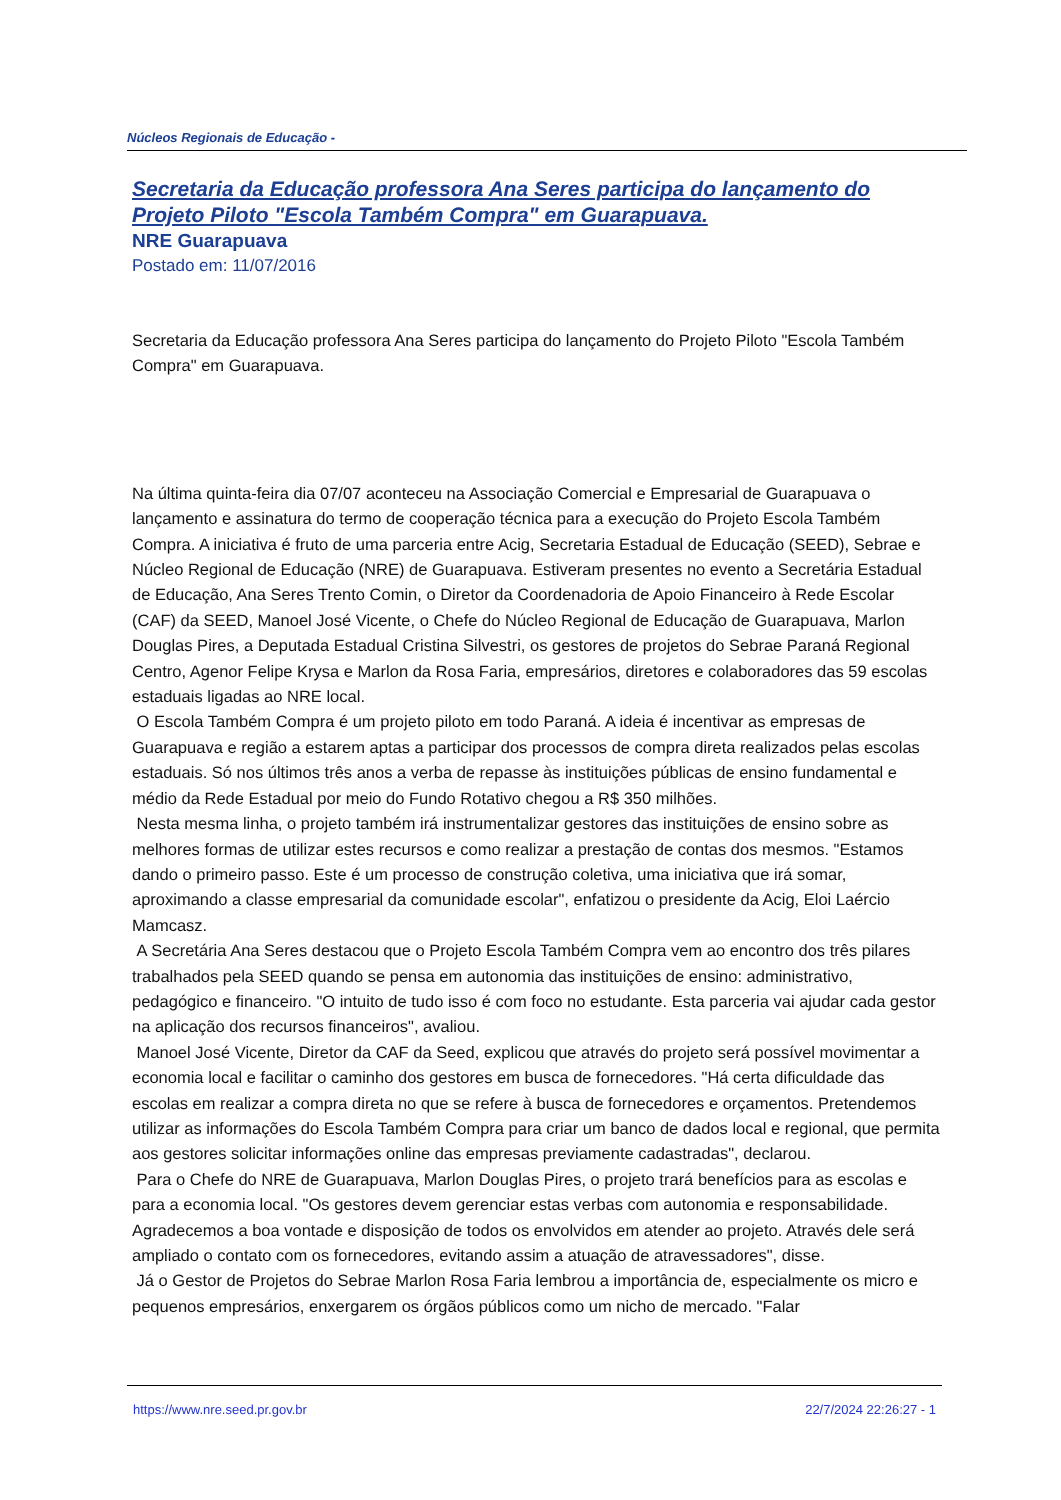Núcleos Regionais de Educação -
Secretaria da Educação professora Ana Seres participa do lançamento do Projeto Piloto "Escola Também Compra" em Guarapuava.
NRE Guarapuava
Postado em: 11/07/2016
Secretaria da Educação professora Ana Seres participa do lançamento do Projeto Piloto "Escola Também Compra" em Guarapuava.
Na última quinta-feira dia 07/07 aconteceu na Associação Comercial e Empresarial de Guarapuava o lançamento e assinatura do termo de cooperação técnica para a execução do Projeto Escola Também Compra. A iniciativa é fruto de uma parceria entre Acig, Secretaria Estadual de Educação (SEED), Sebrae e Núcleo Regional de Educação (NRE) de Guarapuava. Estiveram presentes no evento a Secretária Estadual de Educação, Ana Seres Trento Comin, o Diretor da Coordenadoria de Apoio Financeiro à Rede Escolar (CAF) da SEED, Manoel José Vicente, o Chefe do Núcleo Regional de Educação de Guarapuava, Marlon Douglas Pires, a Deputada Estadual Cristina Silvestri, os gestores de projetos do Sebrae Paraná Regional Centro, Agenor Felipe Krysa e Marlon da Rosa Faria, empresários, diretores e colaboradores das 59 escolas estaduais ligadas ao NRE local.
O Escola Também Compra é um projeto piloto em todo Paraná. A ideia é incentivar as empresas de Guarapuava e região a estarem aptas a participar dos processos de compra direta realizados pelas escolas estaduais. Só nos últimos três anos a verba de repasse às instituições públicas de ensino fundamental e médio da Rede Estadual por meio do Fundo Rotativo chegou a R$ 350 milhões.
Nesta mesma linha, o projeto também irá instrumentalizar gestores das instituições de ensino sobre as melhores formas de utilizar estes recursos e como realizar a prestação de contas dos mesmos. "Estamos dando o primeiro passo. Este é um processo de construção coletiva, uma iniciativa que irá somar, aproximando a classe empresarial da comunidade escolar", enfatizou o presidente da Acig, Eloi Laércio Mamcasz.
A Secretária Ana Seres destacou que o Projeto Escola Também Compra vem ao encontro dos três pilares trabalhados pela SEED quando se pensa em autonomia das instituições de ensino: administrativo, pedagógico e financeiro. "O intuito de tudo isso é com foco no estudante. Esta parceria vai ajudar cada gestor na aplicação dos recursos financeiros", avaliou.
Manoel José Vicente, Diretor da CAF da Seed, explicou que através do projeto será possível movimentar a economia local e facilitar o caminho dos gestores em busca de fornecedores. "Há certa dificuldade das escolas em realizar a compra direta no que se refere à busca de fornecedores e orçamentos. Pretendemos utilizar as informações do Escola Também Compra para criar um banco de dados local e regional, que permita aos gestores solicitar informações online das empresas previamente cadastradas", declarou.
Para o Chefe do NRE de Guarapuava, Marlon Douglas Pires, o projeto trará benefícios para as escolas e para a economia local. "Os gestores devem gerenciar estas verbas com autonomia e responsabilidade. Agradecemos a boa vontade e disposição de todos os envolvidos em atender ao projeto. Através dele será ampliado o contato com os fornecedores, evitando assim a atuação de atravessadores", disse.
Já o Gestor de Projetos do Sebrae Marlon Rosa Faria lembrou a importância de, especialmente os micro e pequenos empresários, enxergarem os órgãos públicos como um nicho de mercado. "Falar
https://www.nre.seed.pr.gov.br 22/7/2024 22:26:27 - 1